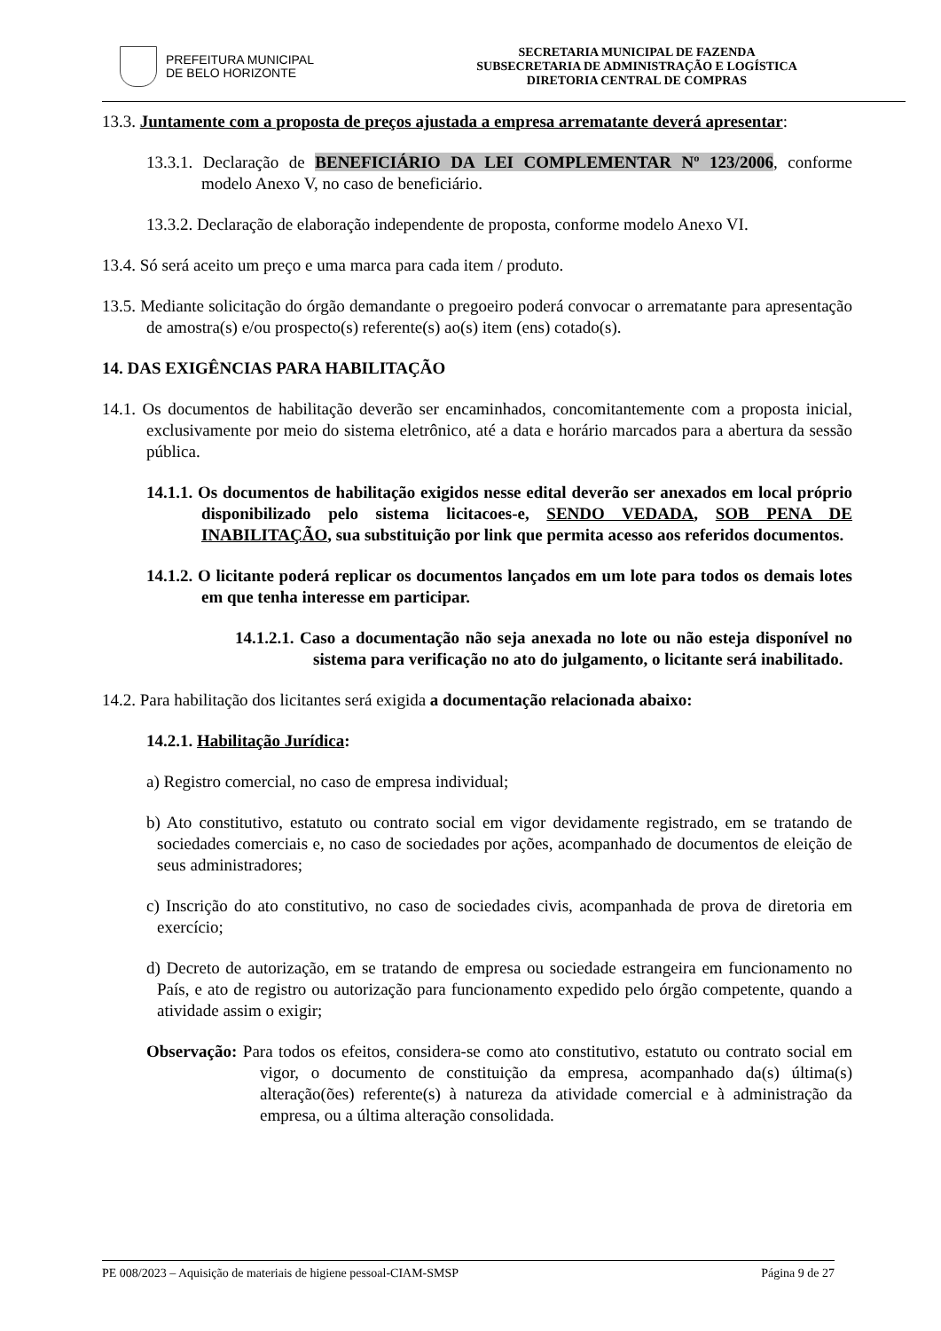PREFEITURA MUNICIPAL
DE BELO HORIZONTE
SECRETARIA MUNICIPAL DE FAZENDA
SUBSECRETARIA DE ADMINISTRAÇÃO E LOGÍSTICA
DIRETORIA CENTRAL DE COMPRAS
13.3. Juntamente com a proposta de preços ajustada a empresa arrematante deverá apresentar:
13.3.1. Declaração de BENEFICIÁRIO DA LEI COMPLEMENTAR Nº 123/2006, conforme modelo Anexo V, no caso de beneficiário.
13.3.2. Declaração de elaboração independente de proposta, conforme modelo Anexo VI.
13.4. Só será aceito um preço e uma marca para cada item / produto.
13.5. Mediante solicitação do órgão demandante o pregoeiro poderá convocar o arrematante para apresentação de amostra(s) e/ou prospecto(s) referente(s) ao(s) item (ens) cotado(s).
14. DAS EXIGÊNCIAS PARA HABILITAÇÃO
14.1. Os documentos de habilitação deverão ser encaminhados, concomitantemente com a proposta inicial, exclusivamente por meio do sistema eletrônico, até a data e horário marcados para a abertura da sessão pública.
14.1.1. Os documentos de habilitação exigidos nesse edital deverão ser anexados em local próprio disponibilizado pelo sistema licitacoes-e, SENDO VEDADA, SOB PENA DE INABILITAÇÃO, sua substituição por link que permita acesso aos referidos documentos.
14.1.2. O licitante poderá replicar os documentos lançados em um lote para todos os demais lotes em que tenha interesse em participar.
14.1.2.1. Caso a documentação não seja anexada no lote ou não esteja disponível no sistema para verificação no ato do julgamento, o licitante será inabilitado.
14.2. Para habilitação dos licitantes será exigida a documentação relacionada abaixo:
14.2.1. Habilitação Jurídica:
a) Registro comercial, no caso de empresa individual;
b) Ato constitutivo, estatuto ou contrato social em vigor devidamente registrado, em se tratando de sociedades comerciais e, no caso de sociedades por ações, acompanhado de documentos de eleição de seus administradores;
c) Inscrição do ato constitutivo, no caso de sociedades civis, acompanhada de prova de diretoria em exercício;
d) Decreto de autorização, em se tratando de empresa ou sociedade estrangeira em funcionamento no País, e ato de registro ou autorização para funcionamento expedido pelo órgão competente, quando a atividade assim o exigir;
Observação: Para todos os efeitos, considera-se como ato constitutivo, estatuto ou contrato social em vigor, o documento de constituição da empresa, acompanhado da(s) última(s) alteração(ões) referente(s) à natureza da atividade comercial e à administração da empresa, ou a última alteração consolidada.
PE 008/2023 – Aquisição de materiais de higiene pessoal-CIAM-SMSP Página 9 de 27